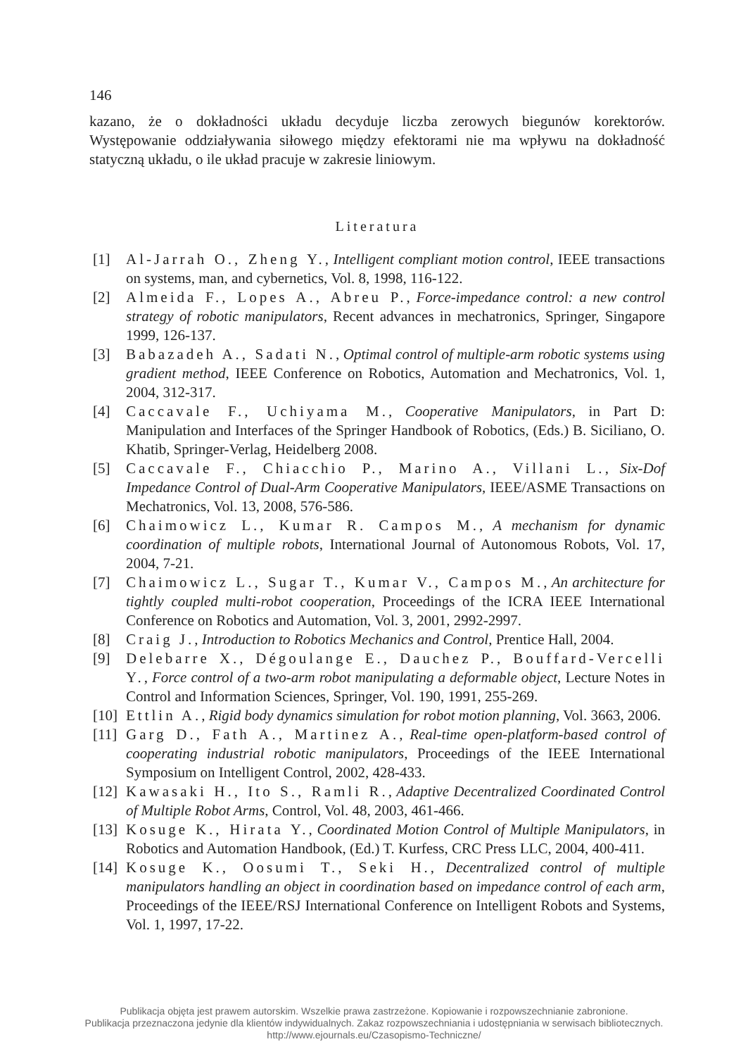146
kazano, że o dokładności układu decyduje liczba zerowych biegunów korektorów. Występowanie oddziaływania siłowego między efektorami nie ma wpływu na dokładność statyczną układu, o ile układ pracuje w zakresie liniowym.
Literatura
[1] Al-Jarrah O., Zheng Y., Intelligent compliant motion control, IEEE transactions on systems, man, and cybernetics, Vol. 8, 1998, 116-122.
[2] Almeida F., Lopes A., Abreu P., Force-impedance control: a new control strategy of robotic manipulators, Recent advances in mechatronics, Springer, Singapore 1999, 126-137.
[3] Babazadeh A., Sadati N., Optimal control of multiple-arm robotic systems using gradient method, IEEE Conference on Robotics, Automation and Mechatronics, Vol. 1, 2004, 312-317.
[4] Caccavale F., Uchiyama M., Cooperative Manipulators, in Part D: Manipulation and Interfaces of the Springer Handbook of Robotics, (Eds.) B. Siciliano, O. Khatib, Springer-Verlag, Heidelberg 2008.
[5] Caccavale F., Chiacchio P., Marino A., Villani L., Six-Dof Impedance Control of Dual-Arm Cooperative Manipulators, IEEE/ASME Transactions on Mechatronics, Vol. 13, 2008, 576-586.
[6] Chaimowicz L., Kumar R. Campos M., A mechanism for dynamic coordination of multiple robots, International Journal of Autonomous Robots, Vol. 17, 2004, 7-21.
[7] Chaimowicz L., Sugar T., Kumar V., Campos M., An architecture for tightly coupled multi-robot cooperation, Proceedings of the ICRA IEEE International Conference on Robotics and Automation, Vol. 3, 2001, 2992-2997.
[8] Craig J., Introduction to Robotics Mechanics and Control, Prentice Hall, 2004.
[9] Delebarre X., Dégoulange E., Dauchez P., Bouffard-Vercelli Y., Force control of a two-arm robot manipulating a deformable object, Lecture Notes in Control and Information Sciences, Springer, Vol. 190, 1991, 255-269.
[10] Ettlin A., Rigid body dynamics simulation for robot motion planning, Vol. 3663, 2006.
[11] Garg D., Fath A., Martinez A., Real-time open-platform-based control of cooperating industrial robotic manipulators, Proceedings of the IEEE International Symposium on Intelligent Control, 2002, 428-433.
[12] Kawasaki H., Ito S., Ramli R., Adaptive Decentralized Coordinated Control of Multiple Robot Arms, Control, Vol. 48, 2003, 461-466.
[13] Kosuge K., Hirata Y., Coordinated Motion Control of Multiple Manipulators, in Robotics and Automation Handbook, (Ed.) T. Kurfess, CRC Press LLC, 2004, 400-411.
[14] Kosuge K., Oosumi T., Seki H., Decentralized control of multiple manipulators handling an object in coordination based on impedance control of each arm, Proceedings of the IEEE/RSJ International Conference on Intelligent Robots and Systems, Vol. 1, 1997, 17-22.
Publikacja objęta jest prawem autorskim. Wszelkie prawa zastrzeżone. Kopiowanie i rozpowszechnianie zabronione.
Publikacja przeznaczona jedynie dla klientów indywidualnych. Zakaz rozpowszechniania i udostępniania w serwisach bibliotecznych.
http://www.ejournals.eu/Czasopismo-Techniczne/